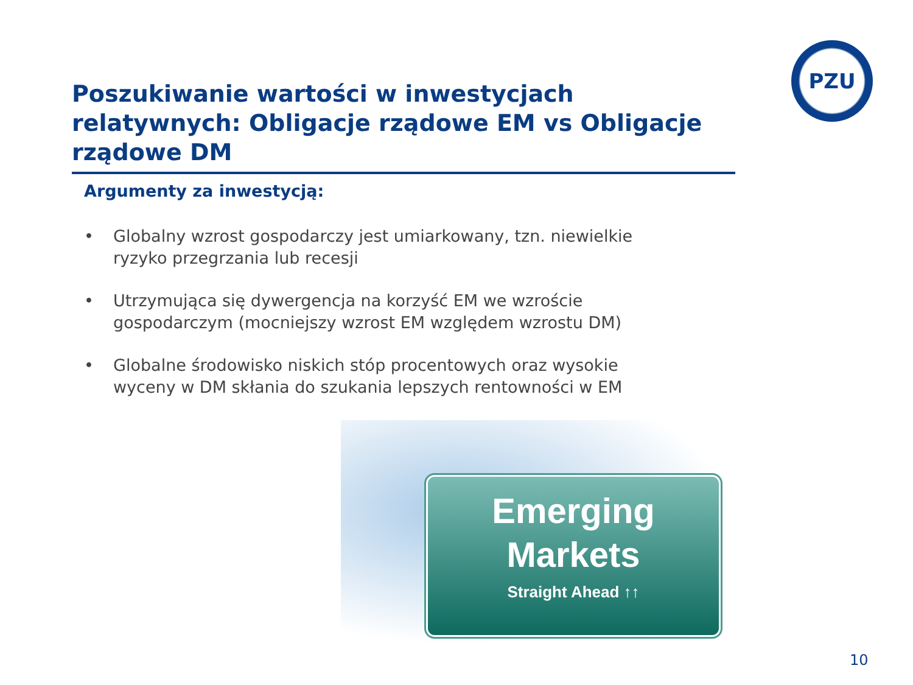PZU
Poszukiwanie wartości w inwestycjach relatywnych: Obligacje rządowe EM vs Obligacje rządowe DM
Argumenty za inwestycją:
• Globalny wzrost gospodarczy jest umiarkowany, tzn. niewielkie ryzyko przegrzania lub recesji
• Utrzymująca się dywergencja na korzyść EM we wzroście gospodarczym (mocniejszy wzrost EM względem wzrostu DM)
• Globalne środowisko niskich stóp procentowych oraz wysokie wyceny w DM skłania do szukania lepszych rentowności w EM
Emerging
Markets
Straight Ahead ↑↑
10